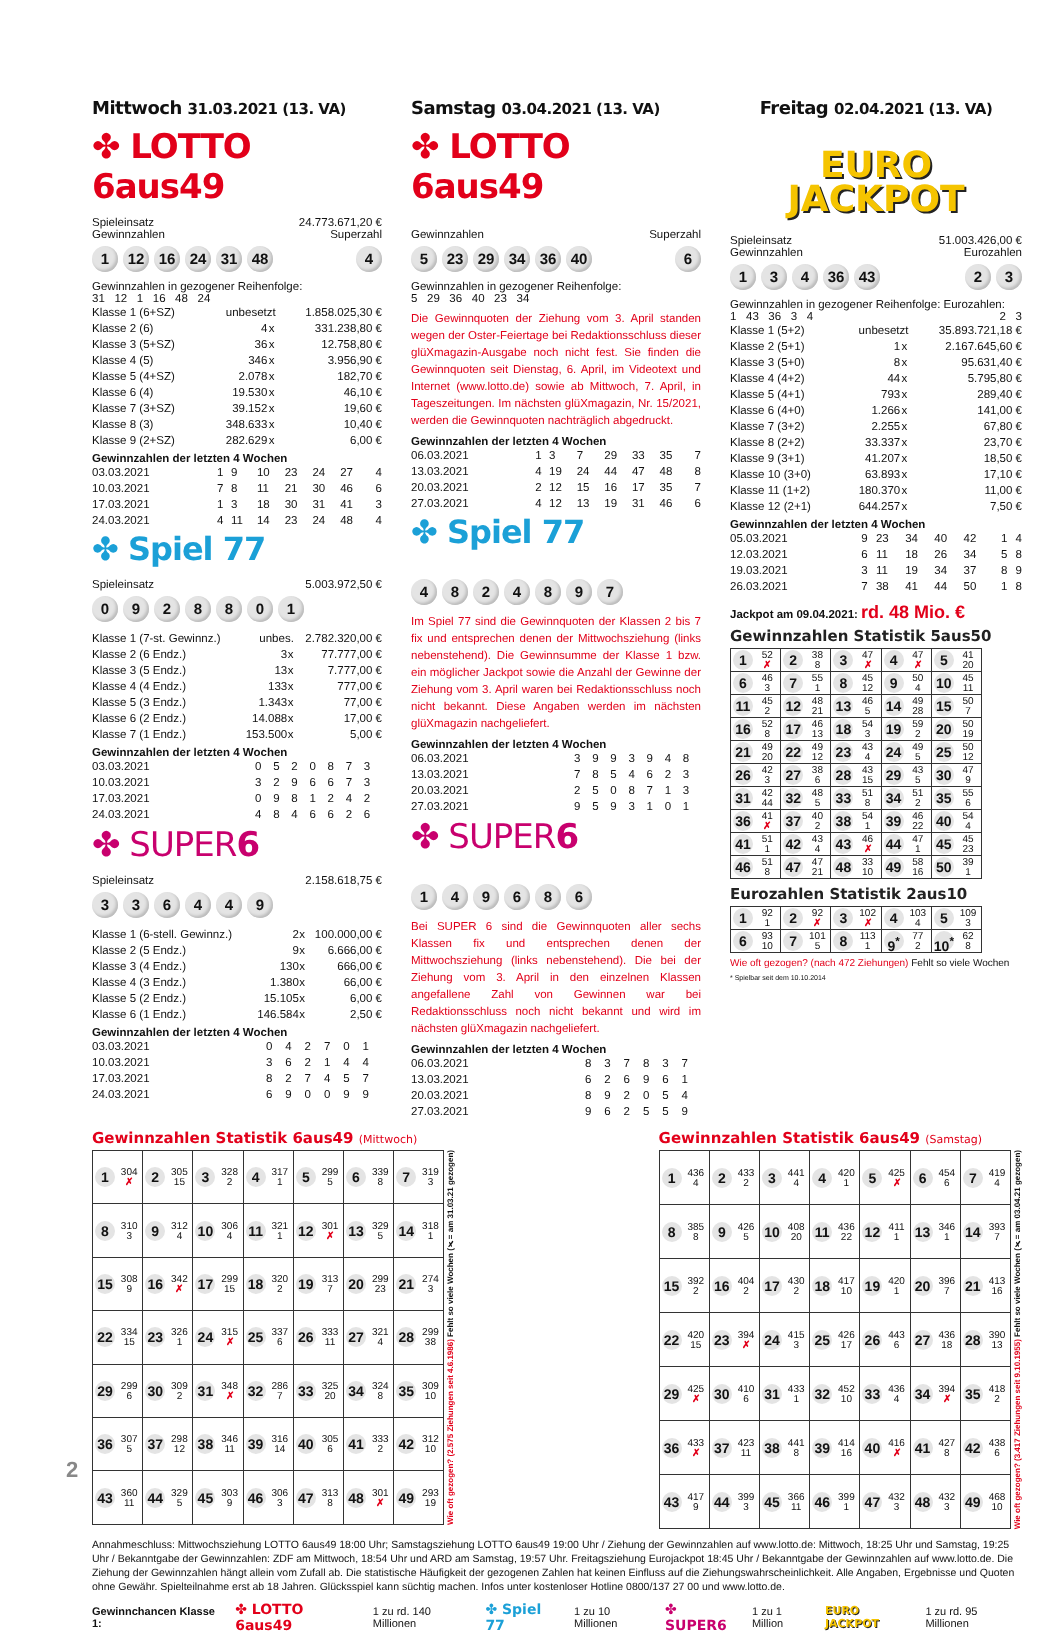Mittwoch 31.03.2021 (13. VA)
✤ LOTTO 6aus49
Spieleinsatz 24.773.671,20 €
Gewinnzahlen Superzahl
1 12 16 24 31 48 4
Gewinnzahlen in gezogener Reihenfolge:
31 12 1 16 48 24
| Klasse 1 (6+SZ) | unbesetzt | | 1.858.025,30 € |
| Klasse 2 (6) | 4 | x | 331.238,80 € |
| Klasse 3 (5+SZ) | 36 | x | 12.758,80 € |
| Klasse 4 (5) | 346 | x | 3.956,90 € |
| Klasse 5 (4+SZ) | 2.078 | x | 182,70 € |
| Klasse 6 (4) | 19.530 | x | 46,10 € |
| Klasse 7 (3+SZ) | 39.152 | x | 19,60 € |
| Klasse 8 (3) | 348.633 | x | 10,40 € |
| Klasse 9 (2+SZ) | 282.629 | x | 6,00 € |
Gewinnzahlen der letzten 4 Wochen
| 03.03.2021 | 1 | 9 | 10 | 23 | 24 | 27 | 4 |
| 10.03.2021 | 7 | 8 | 11 | 21 | 30 | 46 | 6 |
| 17.03.2021 | 1 | 3 | 18 | 30 | 31 | 41 | 3 |
| 24.03.2021 | 4 | 11 | 14 | 23 | 24 | 48 | 4 |
✤ Spiel 77
Spieleinsatz 5.003.972,50 €
0928801
| Klasse 1 (7-st. Gewinnz.) | unbes. | | 2.782.320,00 € |
| Klasse 2 (6 Endz.) | 3 | x | 77.777,00 € |
| Klasse 3 (5 Endz.) | 13 | x | 7.777,00 € |
| Klasse 4 (4 Endz.) | 133 | x | 777,00 € |
| Klasse 5 (3 Endz.) | 1.343 | x | 77,00 € |
| Klasse 6 (2 Endz.) | 14.088 | x | 17,00 € |
| Klasse 7 (1 Endz.) | 153.500 | x | 5,00 € |
Gewinnzahlen der letzten 4 Wochen
| 03.03.2021 | 0 | 5 | 2 | 0 | 8 | 7 | 3 | |
| 10.03.2021 | 3 | 2 | 9 | 6 | 6 | 7 | 3 | |
| 17.03.2021 | 0 | 9 | 8 | 1 | 2 | 4 | 2 | |
| 24.03.2021 | 4 | 8 | 4 | 6 | 6 | 2 | 6 | |
✤ SUPER6
Spieleinsatz 2.158.618,75 €
336449
| Klasse 1 (6-stell. Gewinnz.) | 2 | x | 100.000,00 € |
| Klasse 2 (5 Endz.) | 9 | x | 6.666,00 € |
| Klasse 3 (4 Endz.) | 130 | x | 666,00 € |
| Klasse 4 (3 Endz.) | 1.380 | x | 66,00 € |
| Klasse 5 (2 Endz.) | 15.105 | x | 6,00 € |
| Klasse 6 (1 Endz.) | 146.584 | x | 2,50 € |
Gewinnzahlen der letzten 4 Wochen
| 03.03.2021 | 0 | 4 | 2 | 7 | 0 | 1 | |
| 10.03.2021 | 3 | 6 | 2 | 1 | 4 | 4 | |
| 17.03.2021 | 8 | 2 | 7 | 4 | 5 | 7 | |
| 24.03.2021 | 6 | 9 | 0 | 0 | 9 | 9 | |
Samstag 03.04.2021 (13. VA)
✤ LOTTO 6aus49
Gewinnzahlen Superzahl
5 23 29 34 36 40 6
Gewinnzahlen in gezogener Reihenfolge:
5 29 36 40 23 34
Die Gewinnquoten der Ziehung vom 3. April standen wegen der Oster-Feiertage bei Redaktionsschluss dieser glüXmagazin-Ausgabe noch nicht fest. Sie finden die Gewinnquoten seit Dienstag, 6. April, im Videotext und Internet (www.lotto.de) sowie ab Mittwoch, 7. April, in Tageszeitungen. Im nächsten glüXmagazin, Nr. 15/2021, werden die Gewinnquoten nachträglich abgedruckt.
Gewinnzahlen der letzten 4 Wochen
| 06.03.2021 | 1 | 3 | 7 | 29 | 33 | 35 | 7 |
| 13.03.2021 | 4 | 19 | 24 | 44 | 47 | 48 | 8 |
| 20.03.2021 | 2 | 12 | 15 | 16 | 17 | 35 | 7 |
| 27.03.2021 | 4 | 12 | 13 | 19 | 31 | 46 | 6 |
✤ Spiel 77
4824897
Im Spiel 77 sind die Gewinnquoten der Klassen 2 bis 7 fix und entsprechen denen der Mittwochsziehung (links nebenstehend). Die Gewinnsumme der Klasse 1 bzw. ein möglicher Jackpot sowie die Anzahl der Gewinne der Ziehung vom 3. April waren bei Redaktionsschluss noch nicht bekannt. Diese Angaben werden im nächsten glüXmagazin nachgeliefert.
Gewinnzahlen der letzten 4 Wochen
| 06.03.2021 | 3 | 9 | 9 | 3 | 9 | 4 | 8 | |
| 13.03.2021 | 7 | 8 | 5 | 4 | 6 | 2 | 3 | |
| 20.03.2021 | 2 | 5 | 0 | 8 | 7 | 1 | 3 | |
| 27.03.2021 | 9 | 5 | 9 | 3 | 1 | 0 | 1 | |
✤ SUPER6
149686
Bei SUPER 6 sind die Gewinnquoten aller sechs Klassen fix und entsprechen denen der Mittwochsziehung (links nebenstehend). Die bei der Ziehung vom 3. April in den einzelnen Klassen angefallene Zahl von Gewinnen war bei Redaktionsschluss noch nicht bekannt und wird im nächsten glüXmagazin nachgeliefert.
Gewinnzahlen der letzten 4 Wochen
| 06.03.2021 | 8 | 3 | 7 | 8 | 3 | 7 | |
| 13.03.2021 | 6 | 2 | 6 | 9 | 6 | 1 | |
| 20.03.2021 | 8 | 9 | 2 | 0 | 5 | 4 | |
| 27.03.2021 | 9 | 6 | 2 | 5 | 5 | 9 | |
Freitag 02.04.2021 (13. VA)
EURO
JACKPOT
Spieleinsatz 51.003.426,00 €
Gewinnzahlen Eurozahlen
134 36 43 23
Gewinnzahlen in gezogener Reihenfolge: Eurozahlen:
1 43 36 3 4 2 3
| Klasse 1 (5+2) | unbesetzt | | 35.893.721,18 € |
| Klasse 2 (5+1) | 1 | x | 2.167.645,60 € |
| Klasse 3 (5+0) | 8 | x | 95.631,40 € |
| Klasse 4 (4+2) | 44 | x | 5.795,80 € |
| Klasse 5 (4+1) | 793 | x | 289,40 € |
| Klasse 6 (4+0) | 1.266 | x | 141,00 € |
| Klasse 7 (3+2) | 2.255 | x | 67,80 € |
| Klasse 8 (2+2) | 33.337 | x | 23,70 € |
| Klasse 9 (3+1) | 41.207 | x | 18,50 € |
| Klasse 10 (3+0) | 63.893 | x | 17,10 € |
| Klasse 11 (1+2) | 180.370 | x | 11,00 € |
| Klasse 12 (2+1) | 644.257 | x | 7,50 € |
Gewinnzahlen der letzten 4 Wochen
| 05.03.2021 | 9 | 23 | 34 | 40 | 42 | 1 | 4 |
| 12.03.2021 | 6 | 11 | 18 | 26 | 34 | 5 | 8 |
| 19.03.2021 | 3 | 11 | 19 | 34 | 37 | 8 | 9 |
| 26.03.2021 | 7 | 38 | 41 | 44 | 50 | 1 | 8 |
Jackpot am 09.04.2021: rd. 48 Mio. €
Gewinnzahlen Statistik 5aus50
| 1 52 ✗ | 2 38 8 | 3 47 ✗ | 4 47 ✗ | 5 41 20 |
| 6 46 3 | 7 55 1 | 8 45 12 | 9 50 4 | 10 45 11 |
| 11 45 2 | 12 48 21 | 13 46 5 | 14 49 28 | 15 50 7 |
| 16 52 8 | 17 46 13 | 18 54 3 | 19 59 2 | 20 50 19 |
| 21 49 20 | 22 49 12 | 23 43 4 | 24 49 5 | 25 50 12 |
| 26 42 3 | 27 38 6 | 28 43 15 | 29 43 5 | 30 47 9 |
| 31 42 44 | 32 48 5 | 33 51 8 | 34 51 2 | 35 55 6 |
| 36 41 ✗ | 37 40 2 | 38 54 1 | 39 46 22 | 40 54 4 |
| 41 51 1 | 42 43 4 | 43 46 ✗ | 44 47 1 | 45 45 23 |
| 46 51 8 | 47 47 21 | 48 33 10 | 49 58 16 | 50 39 1 |
Eurozahlen Statistik 2aus10
| 1 92 1 | 2 92 ✗ | 3 102 ✗ | 4 103 4 | 5 109 3 |
| 6 93 10 | 7 101 5 | 8 113 1 | 9<sup>*</sup> 77 2 | 10<sup>*</sup> 62 8 |
Wie oft gezogen? (nach 472 Ziehungen) Fehlt so viele Wochen
* Spielbar seit dem 10.10.2014
Gewinnzahlen Statistik 6aus49 (Mittwoch)
| 1 304 ✗ | 2 305 15 | 3 328 2 | 4 317 1 | 5 299 5 | 6 339 8 | 7 319 3 |
| 8 310 3 | 9 312 4 | 10 306 4 | 11 321 1 | 12 301 ✗ | 13 329 5 | 14 318 1 |
| 15 308 9 | 16 342 ✗ | 17 299 15 | 18 320 2 | 19 313 7 | 20 299 23 | 21 274 3 |
| 22 334 15 | 23 326 1 | 24 315 ✗ | 25 337 6 | 26 333 11 | 27 321 4 | 28 299 38 |
| 29 299 6 | 30 309 2 | 31 348 ✗ | 32 286 7 | 33 325 20 | 34 324 8 | 35 309 10 |
| 36 307 5 | 37 298 12 | 38 346 11 | 39 316 14 | 40 305 6 | 41 333 2 | 42 312 10 |
| 43 360 11 | 44 329 5 | 45 303 9 | 46 306 3 | 47 313 8 | 48 301 ✗ | 49 293 19 |
Wie oft gezogen? (2.575 Ziehungen seit 4.6.1986) Fehlt so viele Wochen (✗= am 31.03.21 gezogen)
Gewinnzahlen Statistik 6aus49 (Samstag)
| 1 436 4 | 2 433 2 | 3 441 4 | 4 420 1 | 5 425 ✗ | 6 454 6 | 7 419 4 |
| 8 385 8 | 9 426 5 | 10 408 20 | 11 436 22 | 12 411 1 | 13 346 1 | 14 393 7 |
| 15 392 2 | 16 404 2 | 17 430 2 | 18 417 10 | 19 420 1 | 20 396 7 | 21 413 16 |
| 22 420 15 | 23 394 ✗ | 24 415 3 | 25 426 17 | 26 443 6 | 27 436 18 | 28 390 13 |
| 29 425 ✗ | 30 410 6 | 31 433 1 | 32 452 10 | 33 436 4 | 34 394 ✗ | 35 418 2 |
| 36 433 ✗ | 37 423 11 | 38 441 8 | 39 414 16 | 40 416 ✗ | 41 427 8 | 42 438 6 |
| 43 417 9 | 44 399 3 | 45 366 11 | 46 399 1 | 47 432 3 | 48 432 3 | 49 468 10 |
Wie oft gezogen? (3.417 Ziehungen seit 9.10.1955) Fehlt so viele Wochen (✗= am 03.04.21 gezogen)
Annahmeschluss: Mittwochsziehung LOTTO 6aus49 18:00 Uhr; Samstagsziehung LOTTO 6aus49 19:00 Uhr / Ziehung der Gewinnzahlen auf www.lotto.de: Mittwoch, 18:25 Uhr und Samstag, 19:25 Uhr / Bekanntgabe der Gewinnzahlen: ZDF am Mittwoch, 18:54 Uhr und ARD am Samstag, 19:57 Uhr. Freitagsziehung Eurojackpot 18:45 Uhr / Bekanntgabe der Gewinnzahlen auf www.lotto.de. Die Ziehung der Gewinnzahlen hängt allein vom Zufall ab. Die statistische Häufigkeit der gezogenen Zahlen hat keinen Einfluss auf die Ziehungswahrscheinlichkeit. Alle Angaben, Ergebnisse und Quoten ohne Gewähr. Spielteilnahme erst ab 18 Jahren. Glücksspiel kann süchtig machen. Infos unter kostenloser Hotline 0800/137 27 00 und www.lotto.de.
Gewinnchancen Klasse 1: ✤ LOTTO 6aus49 1 zu rd. 140 Millionen ✤ Spiel 77 1 zu 10 Millionen ✤ SUPER6 1 zu 1 Million EURO JACKPOT 1 zu rd. 95 Millionen
2